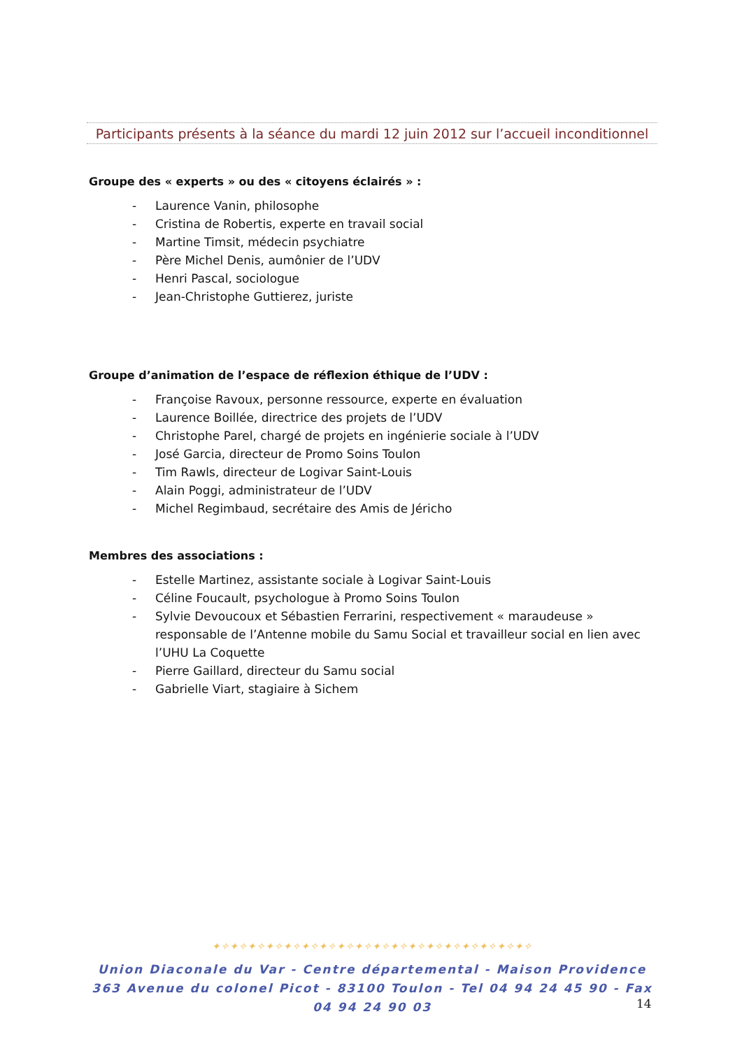Participants présents à la séance du mardi 12 juin 2012 sur l’accueil inconditionnel
Groupe des « experts » ou des « citoyens éclairés » :
- Laurence Vanin, philosophe
- Cristina de Robertis, experte en travail social
- Martine Timsit, médecin psychiatre
- Père Michel Denis, aumônier de l’UDV
- Henri Pascal, sociologue
- Jean-Christophe Guttierez, juriste
Groupe d’animation de l’espace de réflexion éthique de l’UDV :
- Françoise Ravoux, personne ressource, experte en évaluation
- Laurence Boillée, directrice des projets de l’UDV
- Christophe Parel, chargé de projets en ingénierie sociale à l’UDV
- José Garcia, directeur de Promo Soins Toulon
- Tim Rawls, directeur de Logivar Saint-Louis
- Alain Poggi, administrateur de l’UDV
- Michel Regimbaud, secrétaire des Amis de Jéricho
Membres des associations :
- Estelle Martinez, assistante sociale à Logivar Saint-Louis
- Céline Foucault, psychologue à Promo Soins Toulon
- Sylvie Devoucoux et Sébastien Ferrarini, respectivement « maraudeuse » responsable de l’Antenne mobile du Samu Social et travailleur social en lien avec l’UHU La Coquette
- Pierre Gaillard, directeur du Samu social
- Gabrielle Viart, stagiaire à Sichem
✦✧✦✧✦✧✦✧✦✧✦✧✦✧✦✧✦✧✦✧✦✧✦✧✦✧✦✧✦✧✦✧✦✧✦✧
Union Diaconale du Var - Centre départemental - Maison Providence
363 Avenue du colonel Picot - 83100 Toulon - Tel 04 94 24 45 90 - Fax 04 94 24 90 03
14